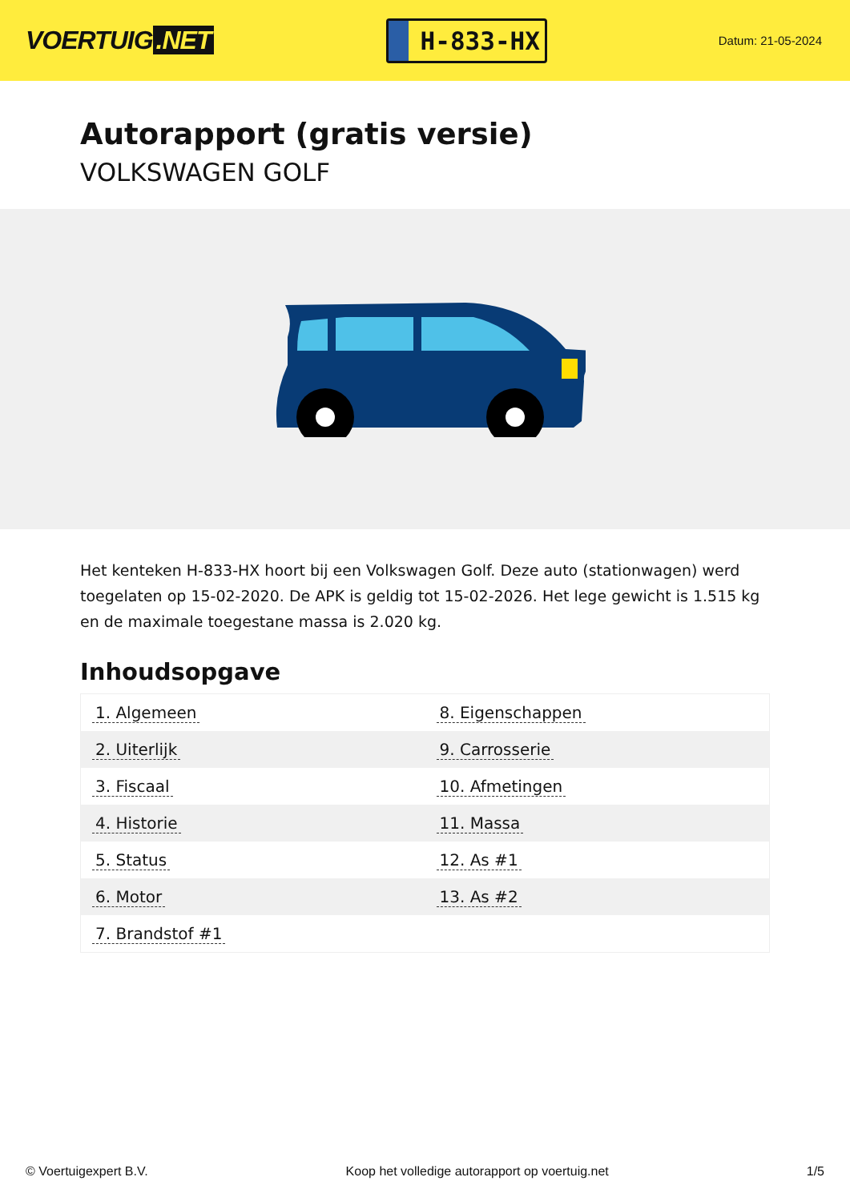VOERTUIG.NET
H-833-HX
Datum: 21-05-2024
Autorapport (gratis versie)
VOLKSWAGEN GOLF
Het kenteken H-833-HX hoort bij een Volkswagen Golf. Deze auto (stationwagen) werd toegelaten op 15-02-2020. De APK is geldig tot 15-02-2026. Het lege gewicht is 1.515 kg en de maximale toegestane massa is 2.020 kg.
Inhoudsopgave
| 1. Algemeen | 8. Eigenschappen |
| 2. Uiterlijk | 9. Carrosserie |
| 3. Fiscaal | 10. Afmetingen |
| 4. Historie | 11. Massa |
| 5. Status | 12. As #1 |
| 6. Motor | 13. As #2 |
| 7. Brandstof #1 | |
© Voertuigexpert B.V. Koop het volledige autorapport op voertuig.net 1/5